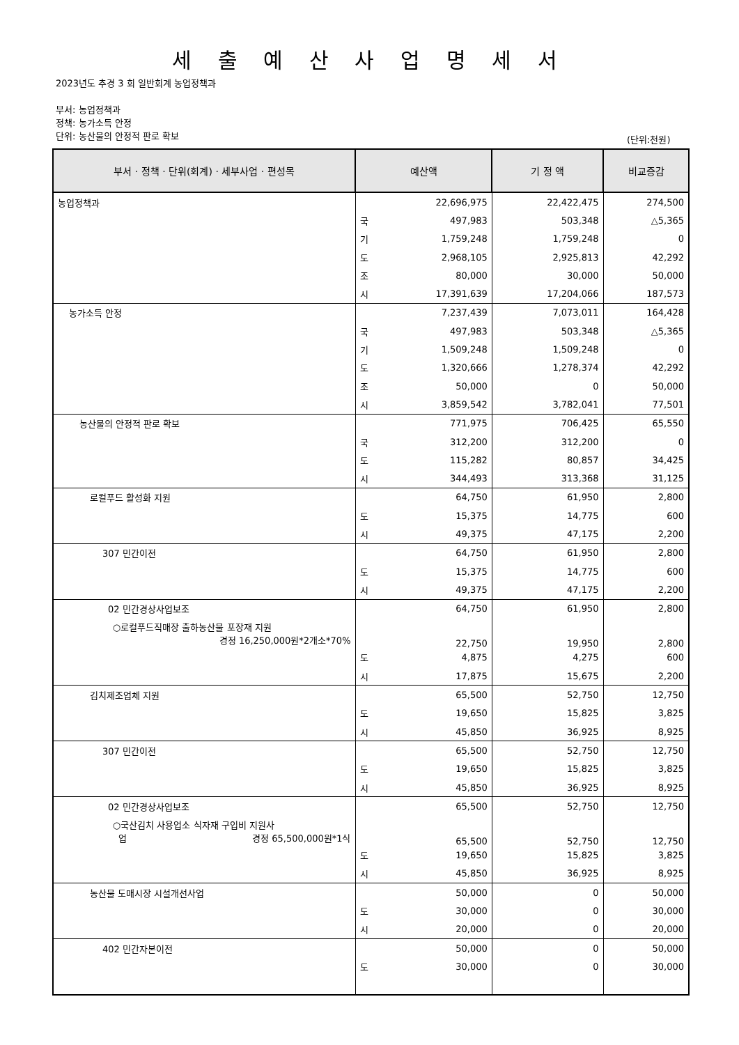세 출 예 산 사 업 명 세 서
2023년도 추경 3 회 일반회계 농업정책과
부서: 농업정책과
정책: 농가소득 안정
단위: 농산물의 안정적 판로 확보
(단위:천원)
| 부서 · 정책 · 단위(회계) · 세부사업 · 편성목 | 예산액 | | 기 정 액 | 비교증감 |
| --- | --- | --- | --- | --- |
| 농업정책과 | | 22,696,975 | 22,422,475 | 274,500 |
| | 국 | 497,983 | 503,348 | △5,365 |
| | 기 | 1,759,248 | 1,759,248 | 0 |
| | 도 | 2,968,105 | 2,925,813 | 42,292 |
| | 조 | 80,000 | 30,000 | 50,000 |
| | 시 | 17,391,639 | 17,204,066 | 187,573 |
| 농가소득 안정 | | 7,237,439 | 7,073,011 | 164,428 |
| | 국 | 497,983 | 503,348 | △5,365 |
| | 기 | 1,509,248 | 1,509,248 | 0 |
| | 도 | 1,320,666 | 1,278,374 | 42,292 |
| | 조 | 50,000 | 0 | 50,000 |
| | 시 | 3,859,542 | 3,782,041 | 77,501 |
| 농산물의 안정적 판로 확보 | | 771,975 | 706,425 | 65,550 |
| | 국 | 312,200 | 312,200 | 0 |
| | 도 | 115,282 | 80,857 | 34,425 |
| | 시 | 344,493 | 313,368 | 31,125 |
| 로컬푸드 활성화 지원 | | 64,750 | 61,950 | 2,800 |
| | 도 | 15,375 | 14,775 | 600 |
| | 시 | 49,375 | 47,175 | 2,200 |
| 307 민간이전 | | 64,750 | 61,950 | 2,800 |
| | 도 | 15,375 | 14,775 | 600 |
| | 시 | 49,375 | 47,175 | 2,200 |
| 02 민간경상사업보조 | | 64,750 | 61,950 | 2,800 |
| ○로컬푸드직매장 출하농산물 포장재 지원 경정 16,250,000원*2개소*70% | | 22,750 | 19,950 | 2,800 |
| | 도 | 4,875 | 4,275 | 600 |
| | 시 | 17,875 | 15,675 | 2,200 |
| 김치제조업체 지원 | | 65,500 | 52,750 | 12,750 |
| | 도 | 19,650 | 15,825 | 3,825 |
| | 시 | 45,850 | 36,925 | 8,925 |
| 307 민간이전 | | 65,500 | 52,750 | 12,750 |
| | 도 | 19,650 | 15,825 | 3,825 |
| | 시 | 45,850 | 36,925 | 8,925 |
| 02 민간경상사업보조 | | 65,500 | 52,750 | 12,750 |
| ○국산김치 사용업소 식자재 구입비 지원사 업 경정 65,500,000원*1식 | | 65,500 | 52,750 | 12,750 |
| | 도 | 19,650 | 15,825 | 3,825 |
| | 시 | 45,850 | 36,925 | 8,925 |
| 농산물 도매시장 시설개선사업 | | 50,000 | 0 | 50,000 |
| | 도 | 30,000 | 0 | 30,000 |
| | 시 | 20,000 | 0 | 20,000 |
| 402 민간자본이전 | | 50,000 | 0 | 50,000 |
| | 도 | 30,000 | 0 | 30,000 |